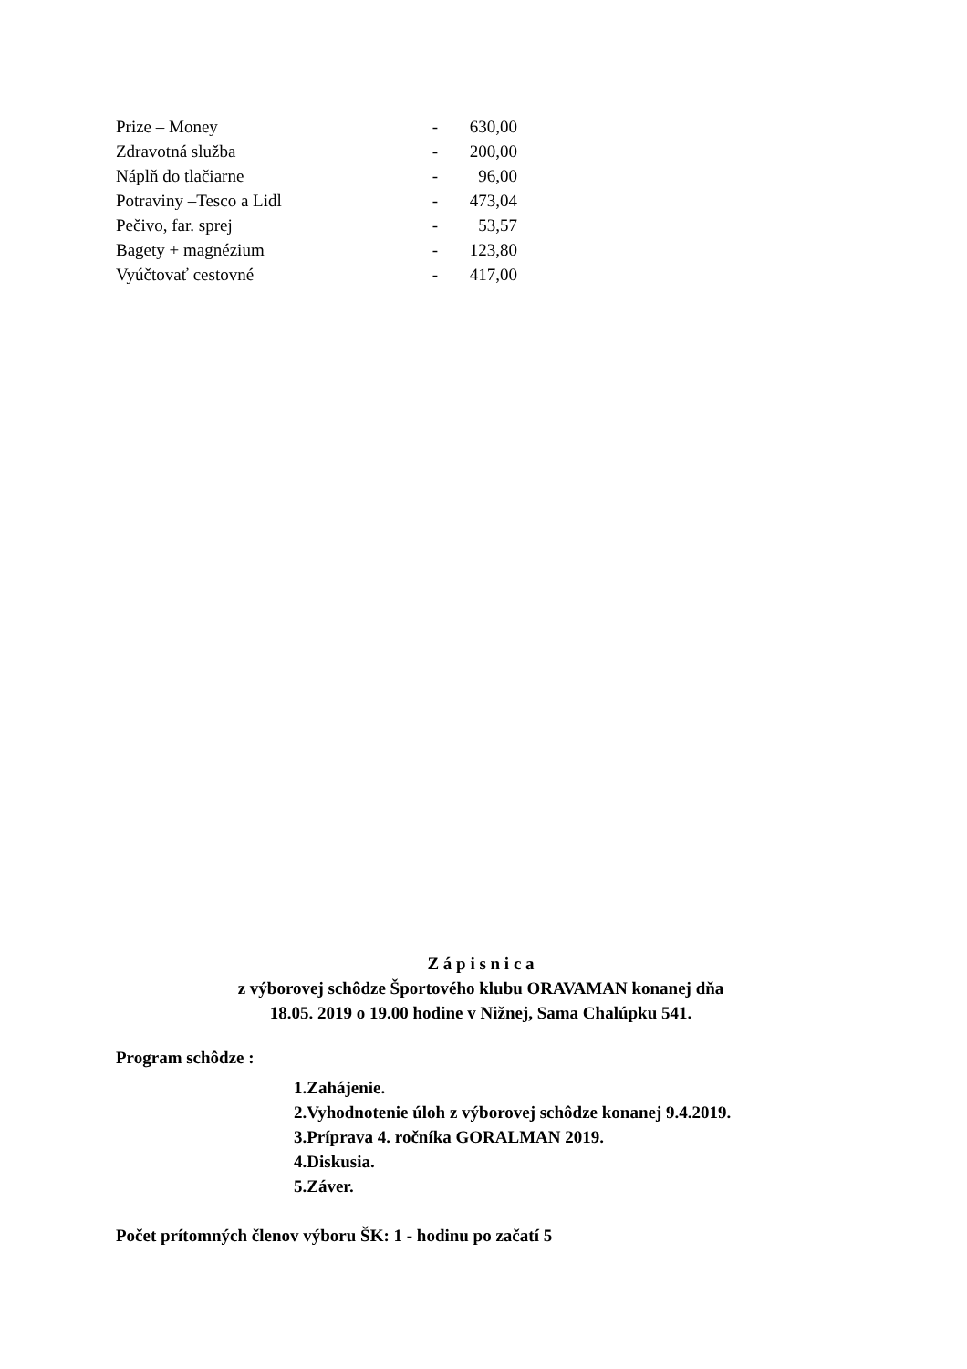| Prize – Money | - | 630,00 |
| Zdravotná služba | - | 200,00 |
| Náplň do tlačiarne | - | 96,00 |
| Potraviny –Tesco a Lidl | - | 473,04 |
| Pečivo, far. sprej | - | 53,57 |
| Bagety + magnézium | - | 123,80 |
| Vyúčtovať cestovné | - | 417,00 |
Z á p i s n i c a
z výborovej schôdze Športového klubu ORAVAMAN konanej dňa
18.05. 2019 o 19.00 hodine v Nižnej, Sama Chalúpku 541.
Program schôdze :
1.Zahájenie.
2.Vyhodnotenie úloh z výborovej schôdze konanej 9.4.2019.
3.Príprava 4. ročníka GORALMAN 2019.
4.Diskusia.
5.Záver.
Počet prítomných členov výboru ŠK: 1 - hodinu po začatí 5